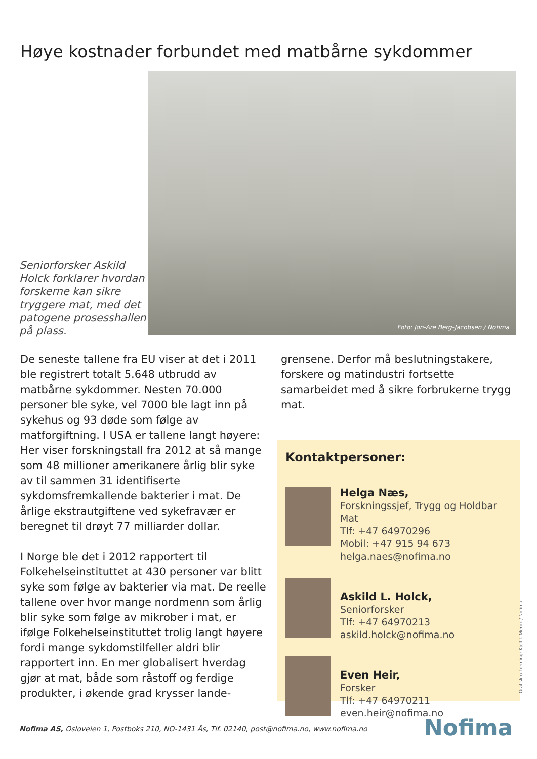Høye kostnader forbundet med matbårne sykdommer
Seniorforsker Askild Holck forklarer hvordan forskerne kan sikre tryggere mat, med det patogene prosesshallen på plass.
Foto: Jon-Are Berg-Jacobsen / Nofima
De seneste tallene fra EU viser at det i 2011 ble registrert totalt 5.648 utbrudd av matbårne sykdommer. Nesten 70.000 personer ble syke, vel 7000 ble lagt inn på sykehus og 93 døde som følge av matforgiftning. I USA er tallene langt høyere: Her viser forskningstall fra 2012 at så mange som 48 millioner amerikanere årlig blir syke av til sammen 31 identifiserte sykdomsfremkallende bakterier i mat. De årlige ekstrautgiftene ved sykefravær er beregnet til drøyt 77 milliarder dollar.
I Norge ble det i 2012 rapportert til Folkehelseinstituttet at 430 personer var blitt syke som følge av bakterier via mat. De reelle tallene over hvor mange nordmenn som årlig blir syke som følge av mikrober i mat, er ifølge Folkehelseinstituttet trolig langt høyere fordi mange sykdomstilfeller aldri blir rapportert inn. En mer globalisert hverdag gjør at mat, både som råstoff og ferdige produkter, i økende grad krysser lande-
grensene. Derfor må beslutningstakere, forskere og matindustri fortsette samarbeidet med å sikre forbrukerne trygg mat.
Kontaktpersoner:
Helga Næs,
Forskningssjef, Trygg og Holdbar Mat
Tlf: +47 64970296
Mobil: +47 915 94 673
helga.naes@nofima.no
Askild L. Holck,
Seniorforsker
Tlf: +47 64970213
askild.holck@nofima.no
Even Heir,
Forsker
Tlf: +47 64970211
even.heir@nofima.no
Grafisk utforming: Kjell J. Merok / Nofima
Nofima AS, Osloveien 1, Postboks 210, NO-1431 Ås, Tlf. 02140, post@nofima.no, www.nofima.no
Nofima